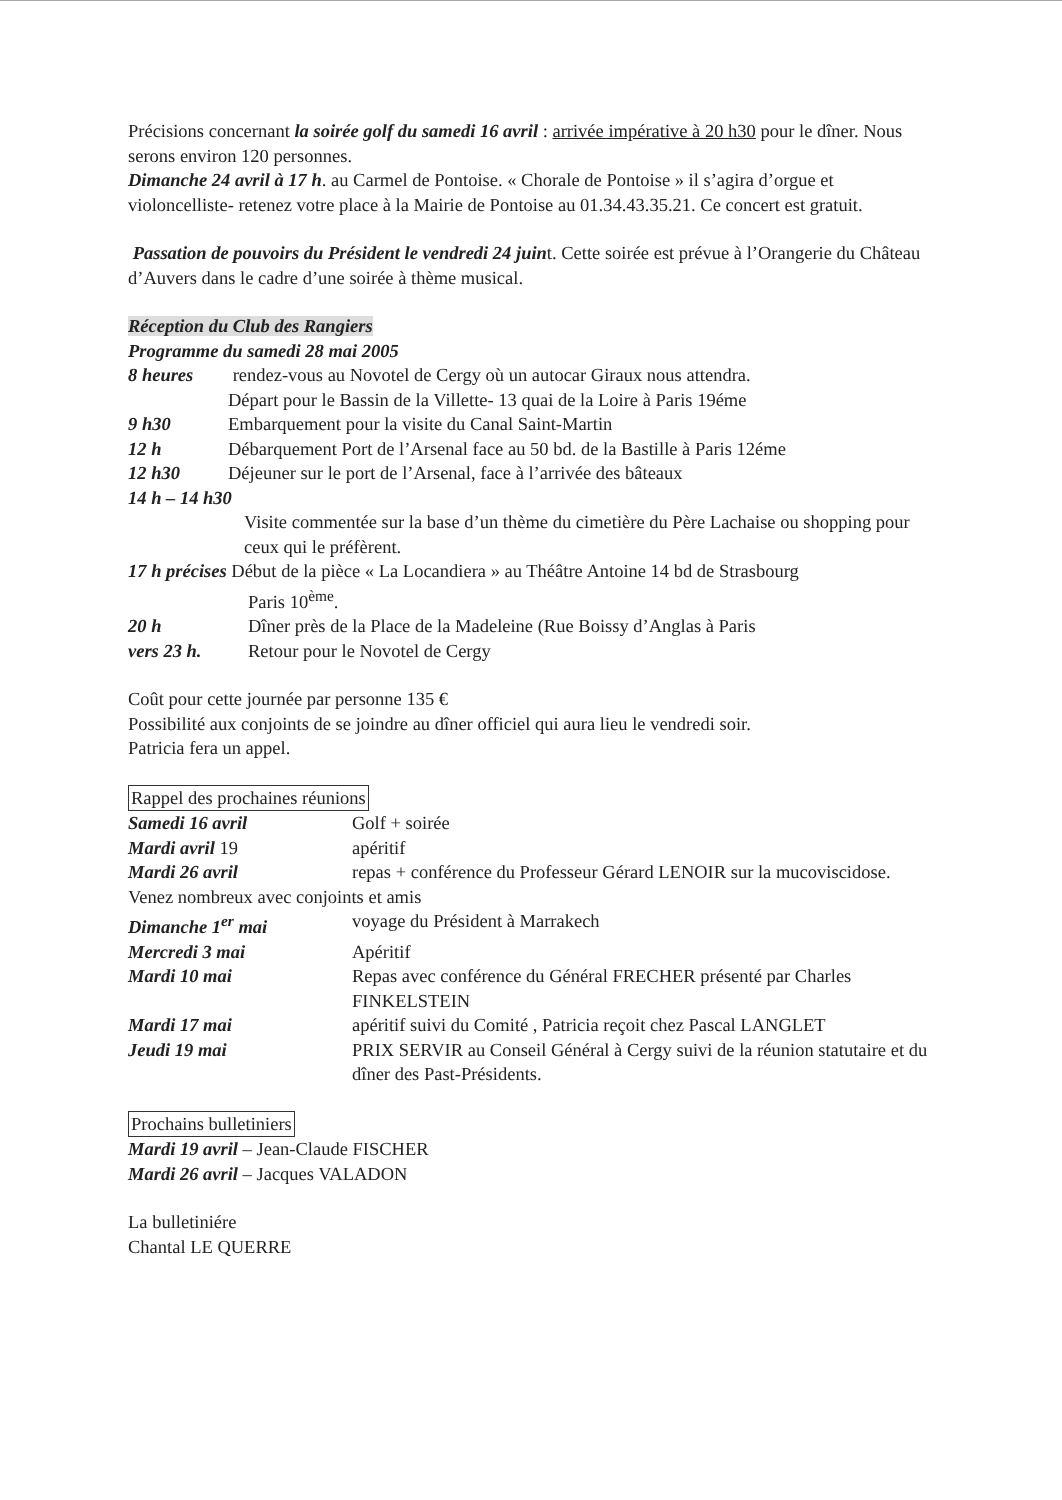Précisions concernant la soirée golf du samedi 16 avril : arrivée impérative à 20 h30 pour le dîner. Nous serons environ 120 personnes.
Dimanche 24 avril à 17 h. au Carmel de Pontoise. « Chorale de Pontoise » il s’agira d’orgue et violoncelliste- retenez votre place à la Mairie de Pontoise au 01.34.43.35.21. Ce concert est gratuit.
Passation de pouvoirs du Président le vendredi 24 juint. Cette soirée est prévue à l’Orangerie du Château d’Auvers dans le cadre d’une soirée à thème musical.
Réception du Club des Rangiers
Programme du samedi 28 mai 2005
| 8 heures | rendez-vous au Novotel de Cergy où un autocar Giraux nous attendra. Départ pour le Bassin de la Villette- 13 quai de la Loire à Paris 19éme |
| 9 h30 | Embarquement pour la visite du Canal Saint-Martin |
| 12 h | Débarquement Port de l’Arsenal face au 50 bd. de la Bastille à Paris 12éme |
| 12 h30 | Déjeuner sur le port de l’Arsenal, face à l’arrivée des bâteaux |
| 14 h – 14 h30 | |
| | Visite commentée sur la base d’un thème du cimetière du Père Lachaise ou shopping pour ceux qui le préfèrent. |
| 17 h précises Début de la pièce « La Locandiera » au Théâtre Antoine 14 bd de Strasbourg Paris 10<sup>ème</sup>. | |
| 20 h | Dîner près de la Place de la Madeleine (Rue Boissy d’Anglas à Paris |
| vers 23 h. | Retour pour le Novotel de Cergy |
Coût pour cette journée par personne 135 €
Possibilité aux conjoints de se joindre au dîner officiel qui aura lieu le vendredi soir.
Patricia fera un appel.
Rappel des prochaines réunions
| Samedi 16 avril | Golf + soirée |
| Mardi avril 19 | apéritif |
| Mardi 26 avril | repas + conférence du Professeur Gérard LENOIR sur la mucoviscidose. |
| Venez nombreux avec conjoints et amis | |
| Dimanche 1<sup>er</sup> mai | voyage du Président à Marrakech |
| Mercredi 3 mai | Apéritif |
| Mardi 10 mai | Repas avec conférence du Général FRECHER présenté par Charles FINKELSTEIN |
| Mardi 17 mai | apéritif suivi du Comité , Patricia reçoit chez Pascal LANGLET |
| Jeudi 19 mai | PRIX SERVIR au Conseil Général à Cergy suivi de la réunion statutaire et du dîner des Past-Présidents. |
Prochains bulletiniers
Mardi 19 avril – Jean-Claude FISCHER
Mardi 26 avril – Jacques VALADON
La bulletiniére
Chantal LE QUERRE